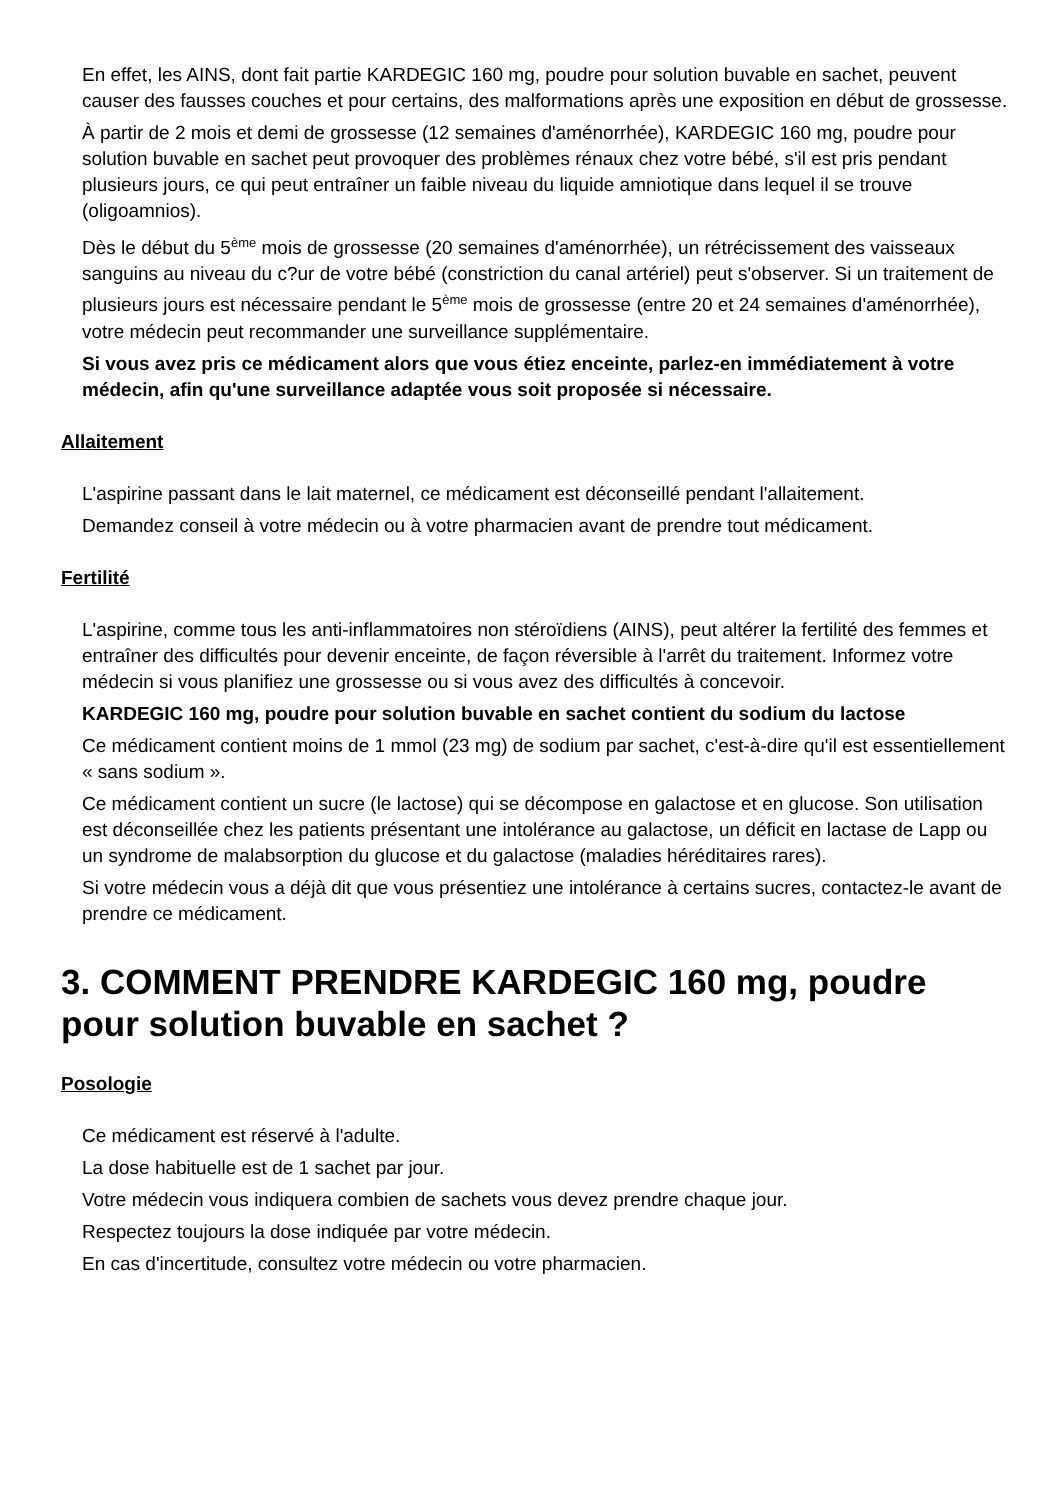En effet, les AINS, dont fait partie KARDEGIC 160 mg, poudre pour solution buvable en sachet, peuvent causer des fausses couches et pour certains, des malformations après une exposition en début de grossesse.
À partir de 2 mois et demi de grossesse (12 semaines d'aménorrhée), KARDEGIC 160 mg, poudre pour solution buvable en sachet peut provoquer des problèmes rénaux chez votre bébé, s'il est pris pendant plusieurs jours, ce qui peut entraîner un faible niveau du liquide amniotique dans lequel il se trouve (oligoamnios).
Dès le début du 5<sup>ème</sup> mois de grossesse (20 semaines d'aménorrhée), un rétrécissement des vaisseaux sanguins au niveau du c?ur de votre bébé (constriction du canal artériel) peut s'observer. Si un traitement de plusieurs jours est nécessaire pendant le 5<sup>ème</sup> mois de grossesse (entre 20 et 24 semaines d'aménorrhée), votre médecin peut recommander une surveillance supplémentaire.
Si vous avez pris ce médicament alors que vous étiez enceinte, parlez-en immédiatement à votre médecin, afin qu'une surveillance adaptée vous soit proposée si nécessaire.
Allaitement
L'aspirine passant dans le lait maternel, ce médicament est déconseillé pendant l'allaitement.
Demandez conseil à votre médecin ou à votre pharmacien avant de prendre tout médicament.
Fertilité
L'aspirine, comme tous les anti-inflammatoires non stéroïdiens (AINS), peut altérer la fertilité des femmes et entraîner des difficultés pour devenir enceinte, de façon réversible à l'arrêt du traitement. Informez votre médecin si vous planifiez une grossesse ou si vous avez des difficultés à concevoir.
KARDEGIC 160 mg, poudre pour solution buvable en sachet contient du sodium du lactose
Ce médicament contient moins de 1 mmol (23 mg) de sodium par sachet, c'est-à-dire qu'il est essentiellement « sans sodium ».
Ce médicament contient un sucre (le lactose) qui se décompose en galactose et en glucose. Son utilisation est déconseillée chez les patients présentant une intolérance au galactose, un déficit en lactase de Lapp ou un syndrome de malabsorption du glucose et du galactose (maladies héréditaires rares).
Si votre médecin vous a déjà dit que vous présentiez une intolérance à certains sucres, contactez-le avant de prendre ce médicament.
3. COMMENT PRENDRE KARDEGIC 160 mg, poudre pour solution buvable en sachet ?
Posologie
Ce médicament est réservé à l'adulte.
La dose habituelle est de 1 sachet par jour.
Votre médecin vous indiquera combien de sachets vous devez prendre chaque jour.
Respectez toujours la dose indiquée par votre médecin.
En cas d'incertitude, consultez votre médecin ou votre pharmacien.